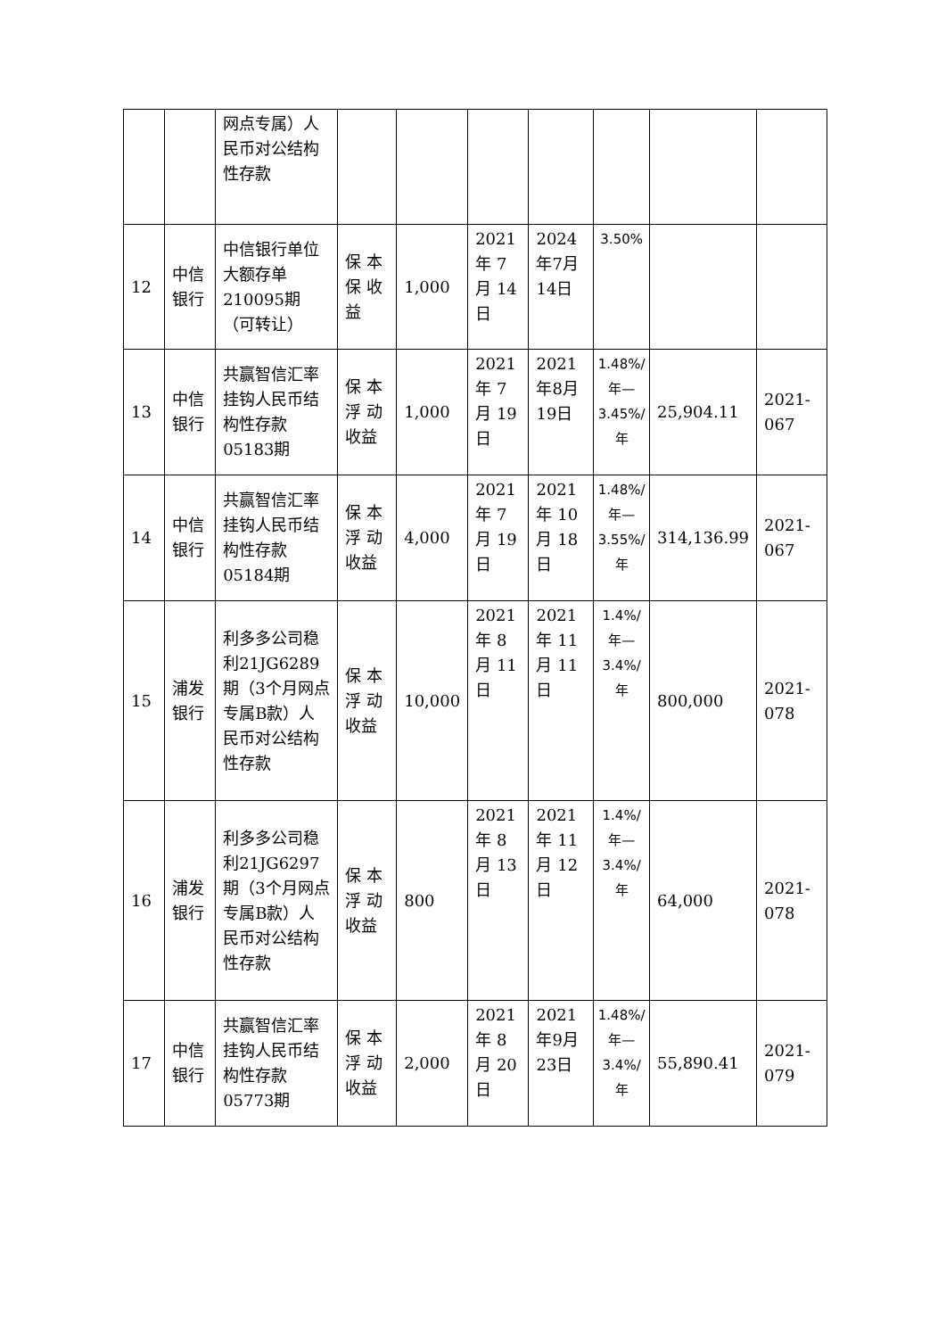| | | 网点专属）人民币对公结构性存款 | | | | | | | |
| 12 | 中信银行 | 中信银行单位大额存单210095期（可转让） | 保 本保 收益 | 1,000 | 2021年 7月 14日 | 2024年7月14日 | 3.50% | | |
| 13 | 中信银行 | 共赢智信汇率挂钩人民币结构性存款05183期 | 保 本浮 动收益 | 1,000 | 2021年 7月 19日 | 2021年8月19日 | 1.48%/年—3.45%/年 | 25,904.11 | 2021-067 |
| 14 | 中信银行 | 共赢智信汇率挂钩人民币结构性存款05184期 | 保 本浮 动收益 | 4,000 | 2021年 7月 19日 | 2021年 10月 18日 | 1.48%/年—3.55%/年 | 314,136.99 | 2021-067 |
| 15 | 浦发银行 | 利多多公司稳利21JG6289期（3个月网点专属B款）人民币对公结构性存款 | 保 本浮 动收益 | 10,000 | 2021年 8月 11日 | 2021年 11月 11日 | 1.4%/年—3.4%/年 | 800,000 | 2021-078 |
| 16 | 浦发银行 | 利多多公司稳利21JG6297期（3个月网点专属B款）人民币对公结构性存款 | 保 本浮 动收益 | 800 | 2021年 8月 13日 | 2021年 11月 12日 | 1.4%/年—3.4%/年 | 64,000 | 2021-078 |
| 17 | 中信银行 | 共赢智信汇率挂钩人民币结构性存款05773期 | 保 本浮 动收益 | 2,000 | 2021年 8月 20日 | 2021年9月23日 | 1.48%/年—3.4%/年 | 55,890.41 | 2021-079 |